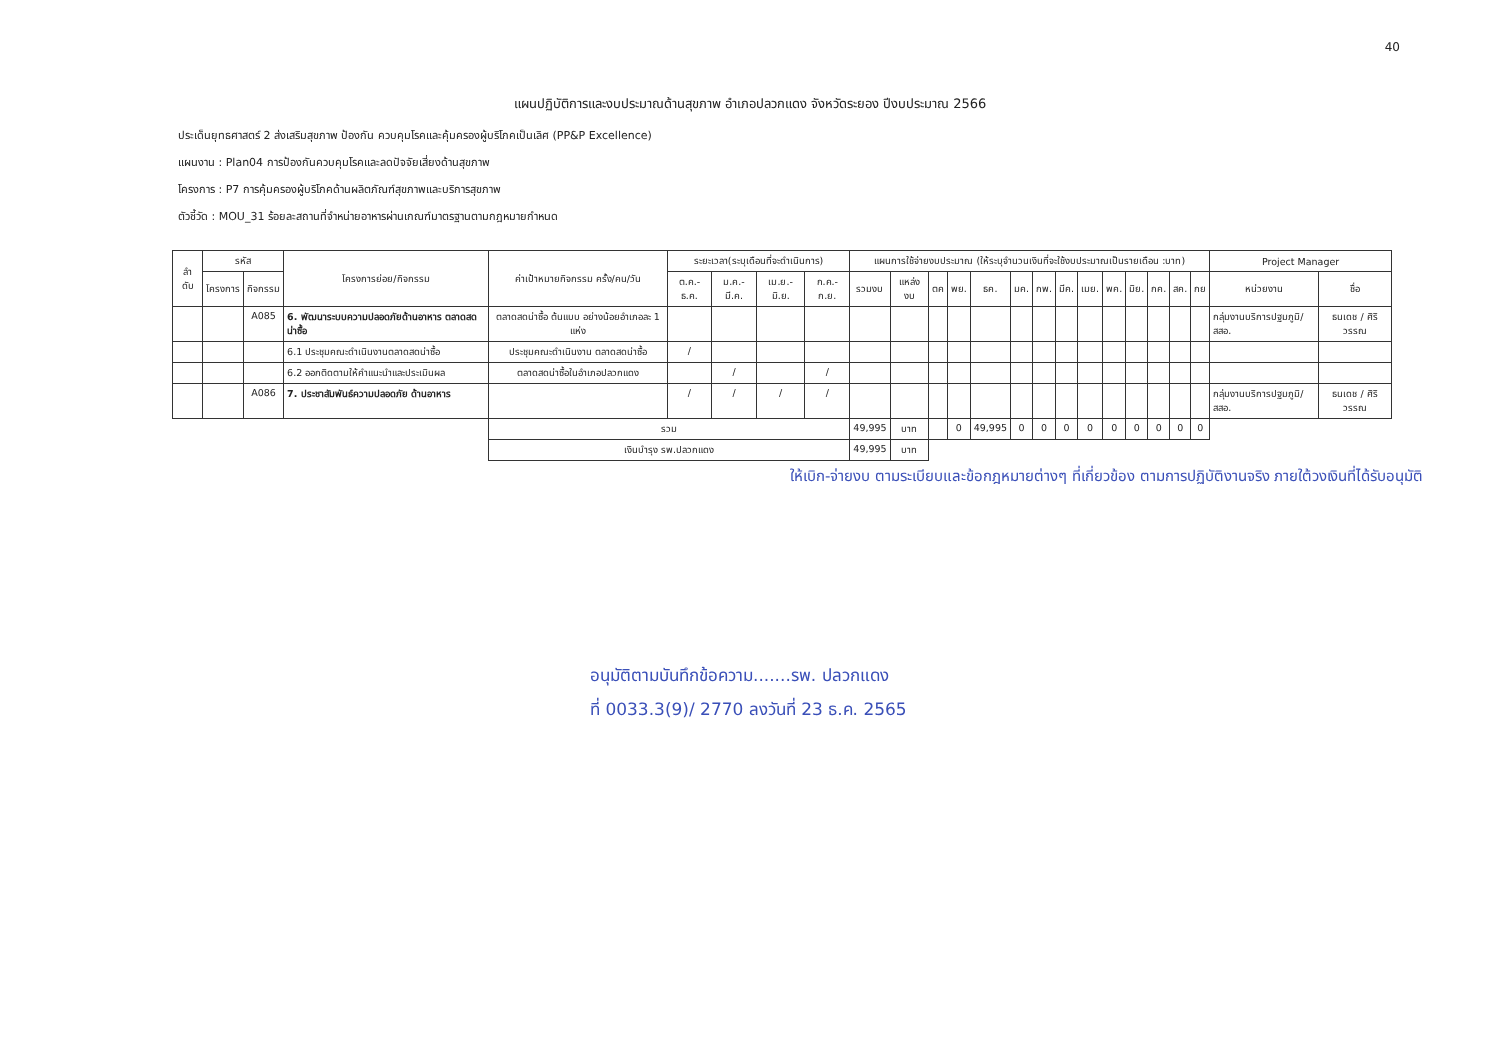40
แผนปฏิบัติการและงบประมาณด้านสุขภาพ อำเภอปลวกแดง จังหวัดระยอง ปีงบประมาณ 2566
ประเด็นยุทธศาสตร์ 2 ส่งเสริมสุขภาพ ป้องกัน ควบคุมโรคและคุ้มครองผู้บริโภคเป็นเลิศ (PP&P Excellence)
แผนงาน : Plan04 การป้องกันควบคุมโรคและลดปัจจัยเสี่ยงด้านสุขภาพ
โครงการ : P7 การคุ้มครองผู้บริโภคด้านผลิตภัณฑ์สุขภาพและบริการสุขภาพ
ตัวชี้วัด : MOU_31 ร้อยละสถานที่จำหน่ายอาหารผ่านเกณฑ์มาตรฐานตามกฎหมายกำหนด
| ลำ ดับ | รหัส | | โครงการย่อย/กิจกรรม | ค่าเป้าหมายกิจกรรม ครั้ง/คน/วัน | ระยะเวลา(ระบุเดือนที่จะดำเนินการ) | | | | แผนการใช้จ่ายงบประมาณ (ให้ระบุจำนวนเงินที่จะใช้งบประมาณเป็นรายเดือน :บาท) | | | | | | | | | | | | | | Project Manager | |
| --- | --- | --- | --- | --- | --- | --- | --- | --- | --- | --- | --- | --- | --- | --- | --- | --- | --- | --- | --- | --- | --- | --- | --- | --- |
| | โครงการ | กิจกรรม | | | ต.ค.-ธ.ค. | ม.ค.-มี.ค. | เม.ย.-มิ.ย. | ก.ค.-ก.ย. | รวมงบ | แหล่งงบ | ตค | พย. | ธค. | มค. | กพ. | มีค. | เมย. | พค. | มิย. | กค. | สค. | กย | หน่วยงาน | ชื่อ |
| | | A085 | 6. พัฒนาระบบความปลอดภัยด้านอาหาร ตลาดสดน่าซื้อ | ตลาดสดน่าซื้อ ต้นแบบ อย่างน้อยอำเภอละ 1 แห่ง | | | | | | | | | | | | | | | | | | | กลุ่มงานบริการปฐมภูมิ/สสอ. | ธนเดช / ศิริวรรณ |
| | | | 6.1 ประชุมคณะดำเนินงานตลาดสดน่าซื้อ | ประชุมคณะดำเนินงาน ตลาดสดน่าซื้อ | / | | | | | | | | | | | | | | | | | | | |
| | | | 6.2 ออกติดตามให้คำแนะนำและประเมินผล | ตลาดสดน่าซื้อในอำเภอปลวกแดง | | / | | / | | | | | | | | | | | | | | | | |
| | | A086 | 7. ประชาสัมพันธ์ความปลอดภัย ด้านอาหาร | | / | / | / | / | | | | | | | | | | | | | | | กลุ่มงานบริการปฐมภูมิ/สสอ. | ธนเดช / ศิริวรรณ |
| | | | | รวม | | | | | 49,995 | บาท | | 0 | 49,995 | 0 | 0 | 0 | 0 | 0 | 0 | 0 | 0 | 0 | | |
| | | | | เงินบำรุง รพ.ปลวกแดง | | | | | 49,995 | บาท | | | | | | | | | | | | | | |
ให้เบิก-จ่ายงบ ตามระเบียบและข้อกฎหมายต่างๆ ที่เกี่ยวข้อง ตามการปฏิบัติงานจริง ภายใต้วงเงินที่ได้รับอนุมัติ
อนุมัติตามบันทึกข้อความ.......รพ. ปลวกแดง
ที่ 0033.3(9)/ 2770 ลงวันที่ 23 ธ.ค. 2565